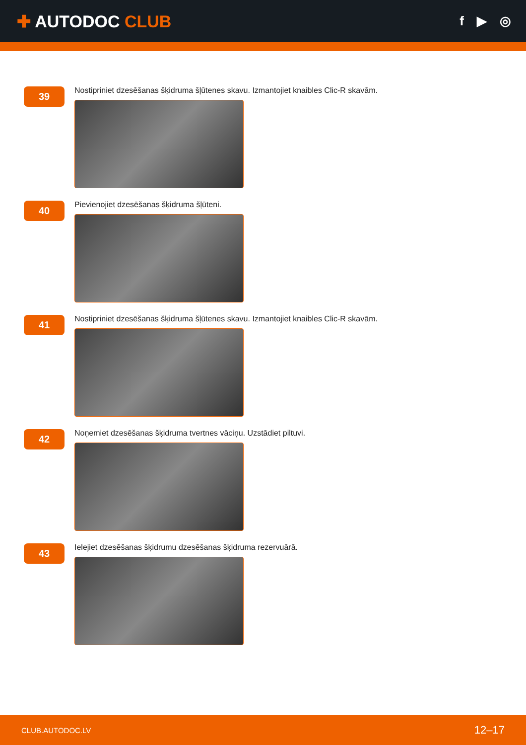✚ AUTODOC CLUB
f ▶ ◎
39
Nostipriniet dzesēšanas šķidruma šļūtenes skavu. Izmantojiet knaibles Clic-R skavām.
40
Pievienojiet dzesēšanas šķidruma šļūteni.
41
Nostipriniet dzesēšanas šķidruma šļūtenes skavu. Izmantojiet knaibles Clic-R skavām.
42
Noņemiet dzesēšanas šķidruma tvertnes vāciņu. Uzstādiet piltuvi.
43
Ielejiet dzesēšanas šķidrumu dzesēšanas šķidruma rezervuārā.
CLUB.AUTODOC.LV 12–17